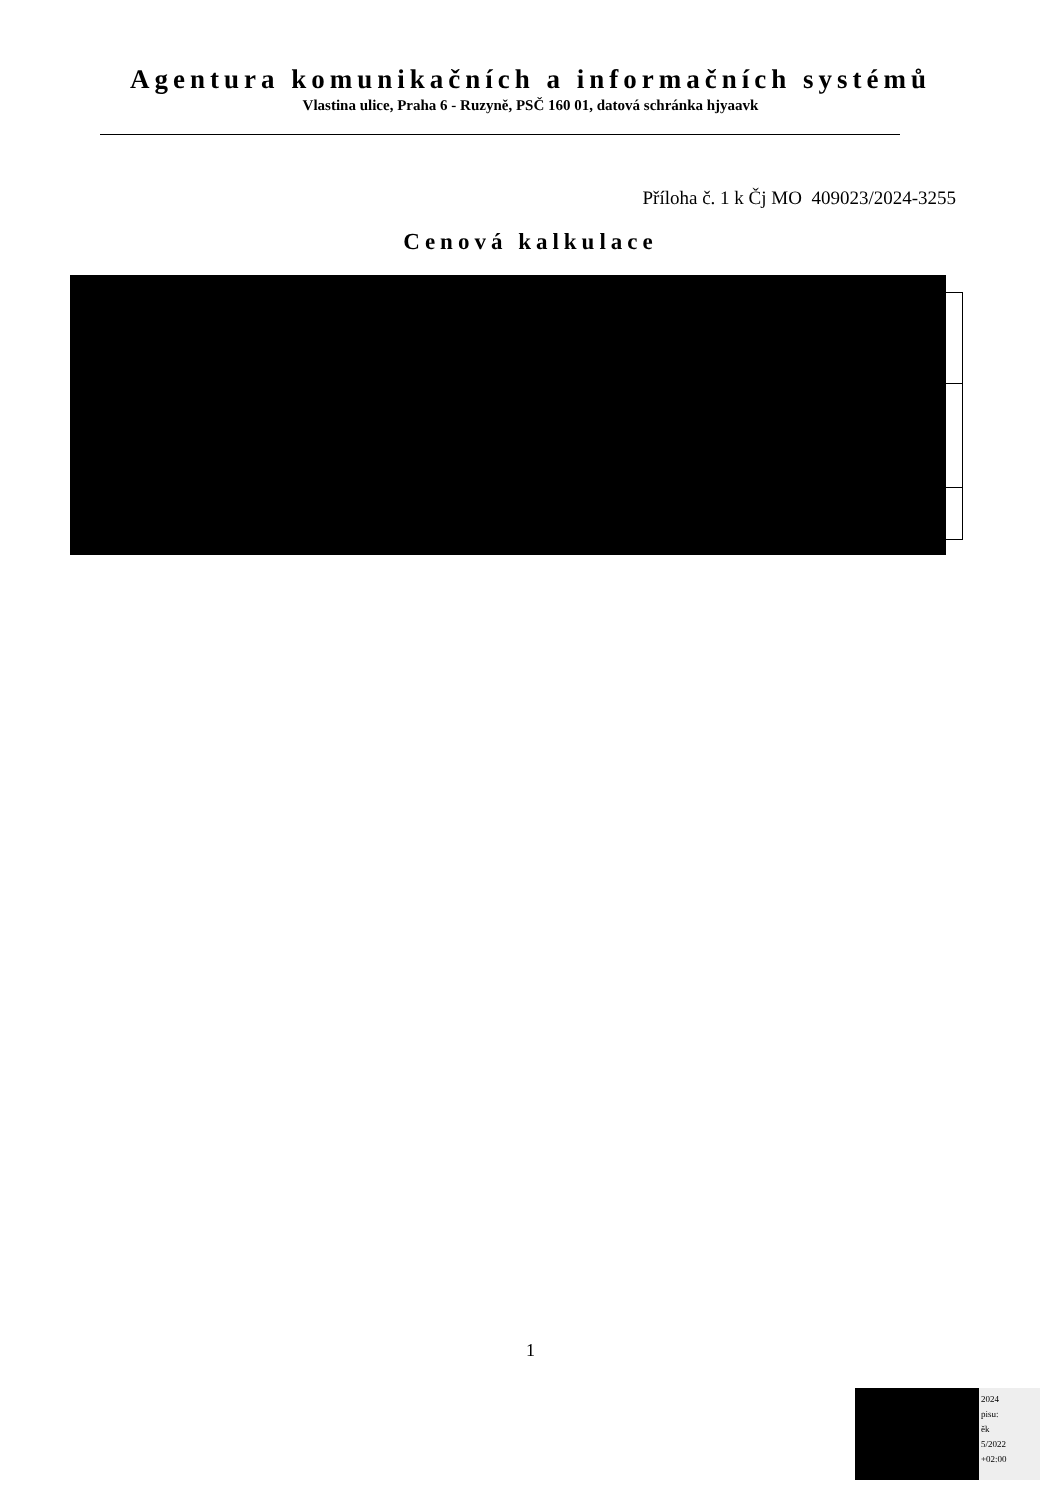Agentura komunikačních a informačních systémů
Vlastina ulice, Praha 6 - Ruzyně, PSČ 160 01, datová schránka hjyaavk
Příloha č. 1 k Čj MO 409023/2024-3255
Cenová kalkulace
1
2024
pisu:
ěk
5/2022
+02:00